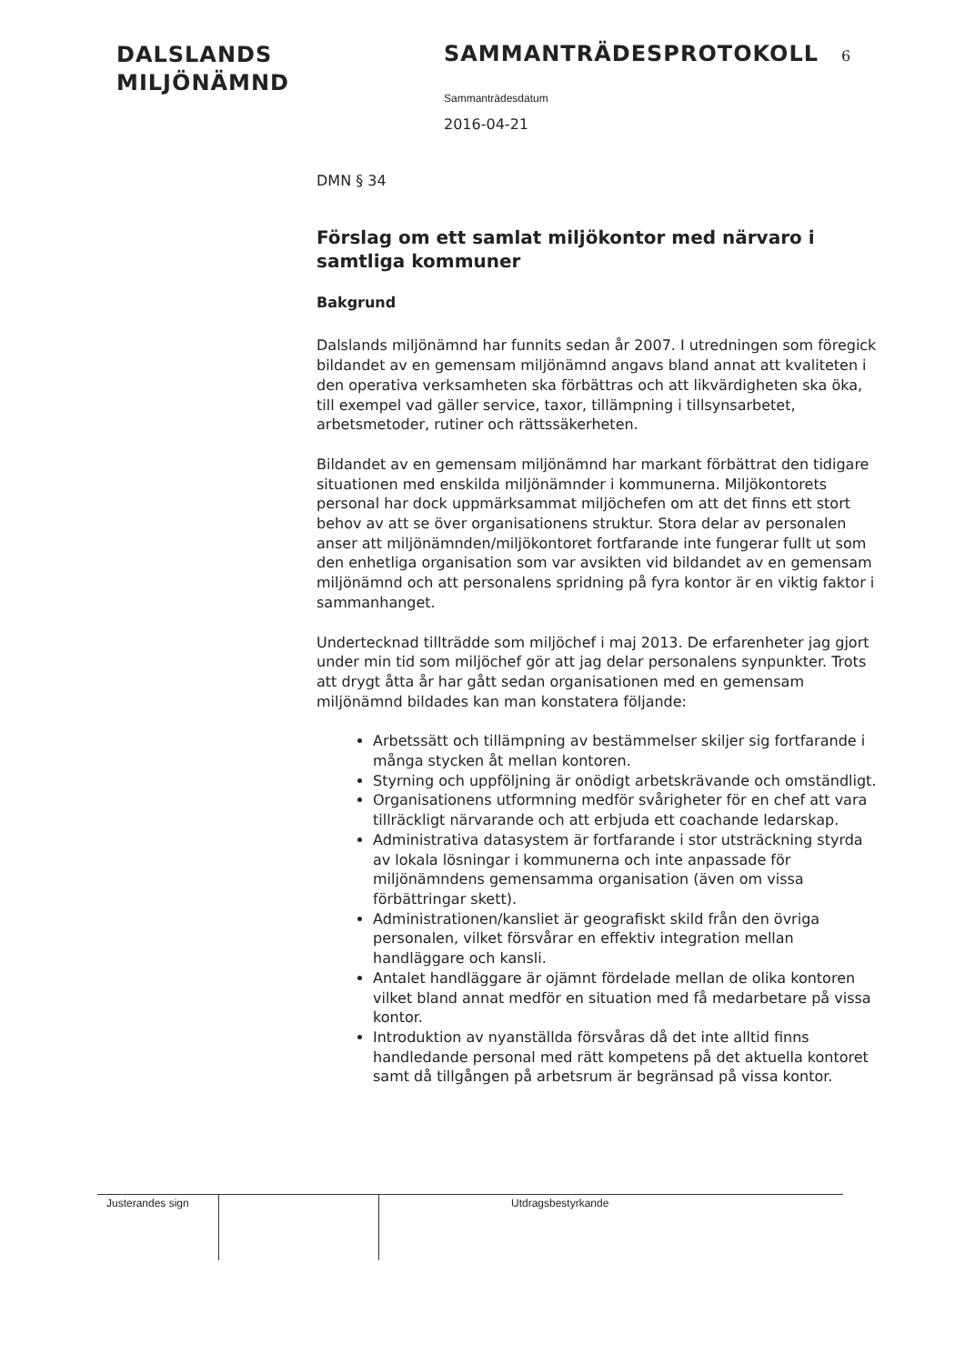DALSLANDS
MILJÖNÄMND
SAMMANTRÄDESPROTOKOLL 6
Sammanträdesdatum
2016-04-21
DMN § 34
Förslag om ett samlat miljökontor med närvaro i samtliga kommuner
Bakgrund
Dalslands miljönämnd har funnits sedan år 2007. I utredningen som föregick bildandet av en gemensam miljönämnd angavs bland annat att kvaliteten i den operativa verksamheten ska förbättras och att likvärdigheten ska öka, till exempel vad gäller service, taxor, tillämpning i tillsynsarbetet, arbetsmetoder, rutiner och rättssäkerheten.
Bildandet av en gemensam miljönämnd har markant förbättrat den tidigare situationen med enskilda miljönämnder i kommunerna. Miljökontorets personal har dock uppmärksammat miljöchefen om att det finns ett stort behov av att se över organisationens struktur. Stora delar av personalen anser att miljönämnden/miljökontoret fortfarande inte fungerar fullt ut som den enhetliga organisation som var avsikten vid bildandet av en gemensam miljönämnd och att personalens spridning på fyra kontor är en viktig faktor i sammanhanget.
Undertecknad tillträdde som miljöchef i maj 2013. De erfarenheter jag gjort under min tid som miljöchef gör att jag delar personalens synpunkter. Trots att drygt åtta år har gått sedan organisationen med en gemensam miljönämnd bildades kan man konstatera följande:
Arbetssätt och tillämpning av bestämmelser skiljer sig fortfarande i många stycken åt mellan kontoren.
Styrning och uppföljning är onödigt arbetskrävande och omständligt.
Organisationens utformning medför svårigheter för en chef att vara tillräckligt närvarande och att erbjuda ett coachande ledarskap.
Administrativa datasystem är fortfarande i stor utsträckning styrda av lokala lösningar i kommunerna och inte anpassade för miljönämndens gemensamma organisation (även om vissa förbättringar skett).
Administrationen/kansliet är geografiskt skild från den övriga personalen, vilket försvårar en effektiv integration mellan handläggare och kansli.
Antalet handläggare är ojämnt fördelade mellan de olika kontoren vilket bland annat medför en situation med få medarbetare på vissa kontor.
Introduktion av nyanställda försvåras då det inte alltid finns handledande personal med rätt kompetens på det aktuella kontoret samt då tillgången på arbetsrum är begränsad på vissa kontor.
Justerandes sign
Utdragsbestyrkande